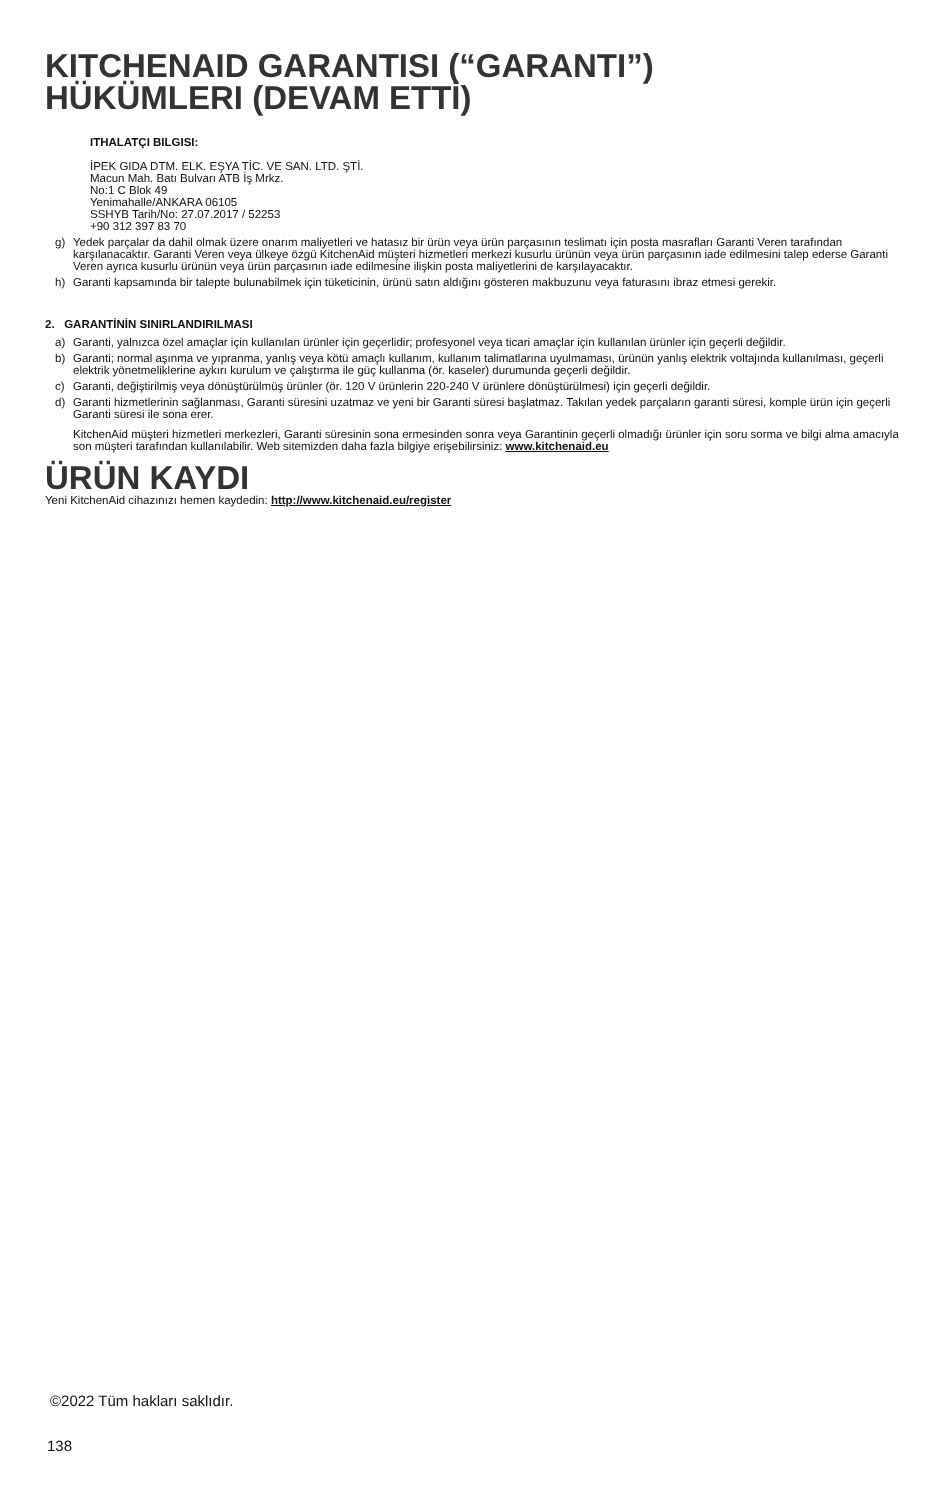KITCHENAID GARANTISI (“GARANTI”)
HÜKÜMLERI (DEVAM ETTİ)
ITHALATÇI BILGISI:
İPEK GIDA DTM. ELK. EŞYA TİC. VE SAN. LTD. ŞTİ.
Macun Mah. Batı Bulvarı ATB İş Mrkz.
No:1 C Blok 49
Yenimahalle/ANKARA 06105
SSHYB Tarih/No: 27.07.2017 / 52253
+90 312 397 83 70
g) Yedek parçalar da dahil olmak üzere onarım maliyetleri ve hatasız bir ürün veya ürün parçasının teslimatı için posta masrafları Garanti Veren tarafından karşılanacaktır. Garanti Veren veya ülkeye özgü KitchenAid müşteri hizmetleri merkezi kusurlu ürünün veya ürün parçasının iade edilmesini talep ederse Garanti Veren ayrıca kusurlu ürünün veya ürün parçasının iade edilmesine ilişkin posta maliyetlerini de karşılayacaktır.
h) Garanti kapsamında bir talepte bulunabilmek için tüketicinin, ürünü satın aldığını gösteren makbuzunu veya faturasını ibraz etmesi gerekir.
2. GARANTİNİN SINIRLANDIRILMASI
a) Garanti, yalnızca özel amaçlar için kullanılan ürünler için geçerlidir; profesyonel veya ticari amaçlar için kullanılan ürünler için geçerli değildir.
b) Garanti; normal aşınma ve yıpranma, yanlış veya kötü amaçlı kullanım, kullanım talimatlarına uyulmaması, ürünün yanlış elektrik voltajında kullanılması, geçerli elektrik yönetmeliklerine aykırı kurulum ve çalıştırma ile güç kullanma (ör. kaseler) durumunda geçerli değildir.
c) Garanti, değiştirilmiş veya dönüştürülmüş ürünler (ör. 120 V ürünlerin 220-240 V ürünlere dönüştürülmesi) için geçerli değildir.
d) Garanti hizmetlerinin sağlanması, Garanti süresini uzatmaz ve yeni bir Garanti süresi başlatmaz. Takılan yedek parçaların garanti süresi, komple ürün için geçerli Garanti süresi ile sona erer.
KitchenAid müşteri hizmetleri merkezleri, Garanti süresinin sona ermesinden sonra veya Garantinin geçerli olmadığı ürünler için soru sorma ve bilgi alma amacıyla son müşteri tarafından kullanılabilir. Web sitemizden daha fazla bilgiye erişebilirsiniz: www.kitchenaid.eu
ÜRÜN KAYDI
Yeni KitchenAid cihazınızı hemen kaydedin: http://www.kitchenaid.eu/register
©2022 Tüm hakları saklıdır.
138